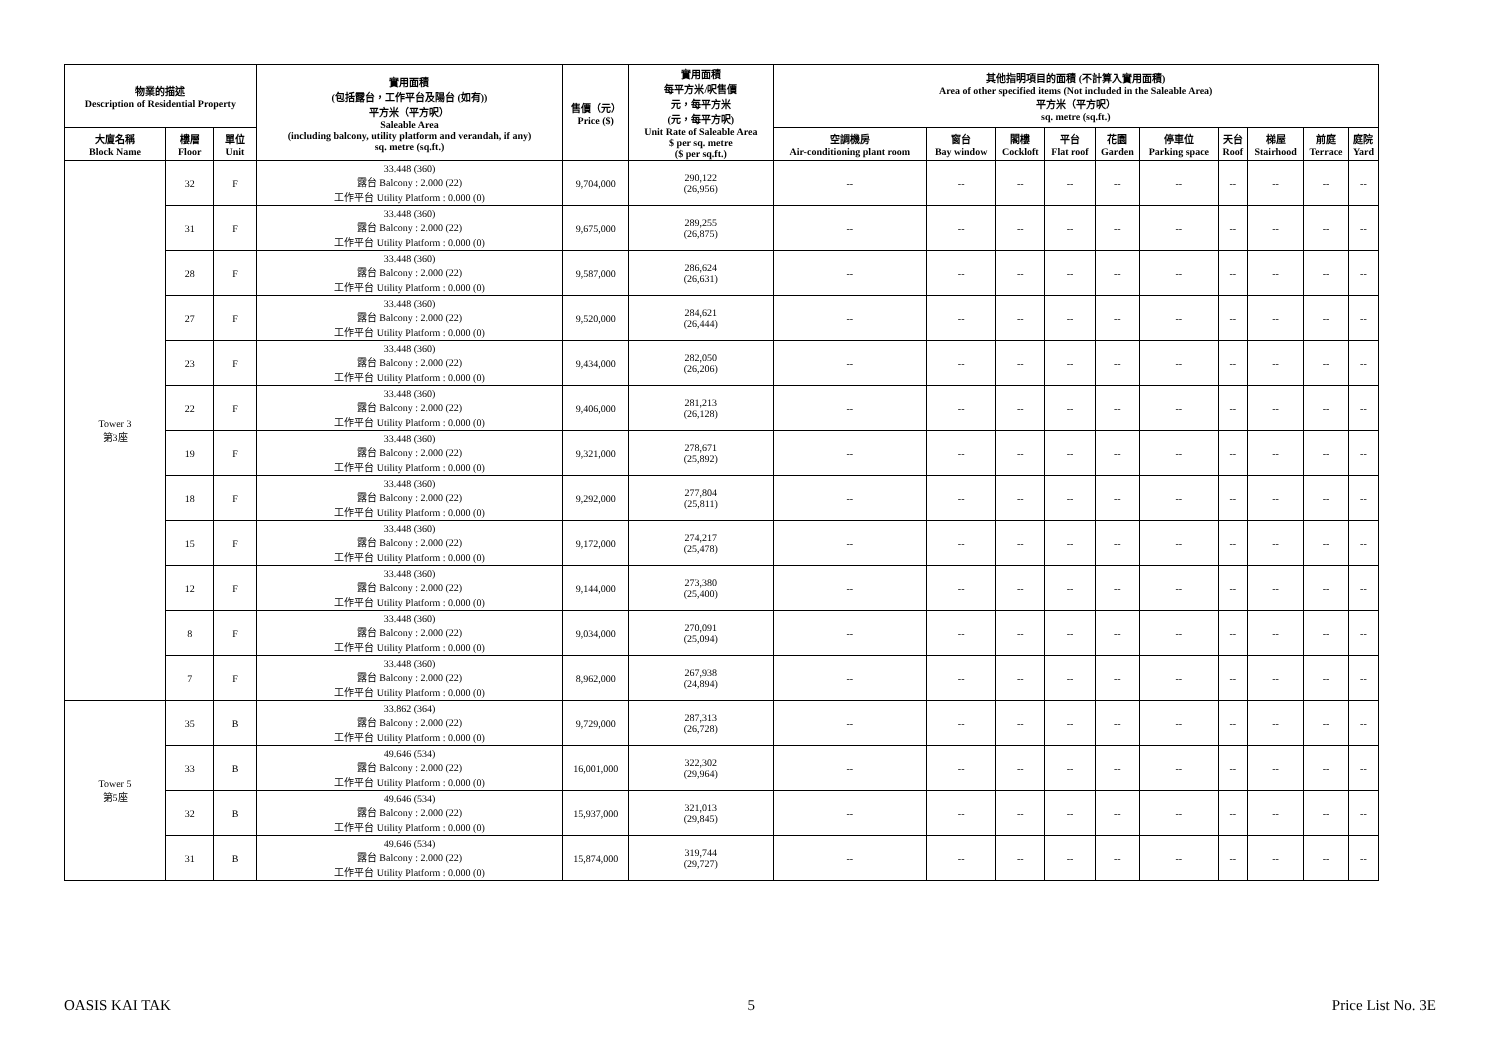| 物業的描述 Description of Residential Property | | | 實用面積 (包括露台，工作平台及陽台 (如有)) 平方米（平方呎） Saleable Area (including balcony, utility platform and verandah, if any) sq. metre (sq.ft.) | 售價（元） Price ($) | 實用面積 每平方米/呎售價 元，每平方米 (元，每平方呎) Unit Rate of Saleable Area $ per sq. metre ($ per sq.ft.) | 其他指明項目的面積 (不計算入實用面積) Area of other specified items (Not included in the Saleable Area) 平方米（平方呎） sq. metre (sq.ft.) | | | | | | | | | |
| --- | --- | --- | --- | --- | --- | --- | --- | --- | --- | --- | --- | --- | --- | --- | --- |
| 大廈名稱 Block Name | 樓層 Floor | 單位 Unit | | | | 空調機房 Air-conditioning plant room | 窗台 Bay window | 閣樓 Cockloft | 平台 Flat roof | 花園 Garden | 停車位 Parking space | 天台 Roof | 梯屋 Stairhood | 前庭 Terrace | 庭院 Yard |
| Tower 3 第3座 | 32 | F | 33.448 (360) 露台 Balcony : 2.000 (22) 工作平台 Utility Platform : 0.000 (0) | 9,704,000 | 290,122 (26,956) | -- | -- | -- | -- | -- | -- | -- | -- | -- | -- |
| | 31 | F | 33.448 (360) 露台 Balcony : 2.000 (22) 工作平台 Utility Platform : 0.000 (0) | 9,675,000 | 289,255 (26,875) | -- | -- | -- | -- | -- | -- | -- | -- | -- | -- |
| | 28 | F | 33.448 (360) 露台 Balcony : 2.000 (22) 工作平台 Utility Platform : 0.000 (0) | 9,587,000 | 286,624 (26,631) | -- | -- | -- | -- | -- | -- | -- | -- | -- | -- |
| | 27 | F | 33.448 (360) 露台 Balcony : 2.000 (22) 工作平台 Utility Platform : 0.000 (0) | 9,520,000 | 284,621 (26,444) | -- | -- | -- | -- | -- | -- | -- | -- | -- | -- |
| | 23 | F | 33.448 (360) 露台 Balcony : 2.000 (22) 工作平台 Utility Platform : 0.000 (0) | 9,434,000 | 282,050 (26,206) | -- | -- | -- | -- | -- | -- | -- | -- | -- | -- |
| | 22 | F | 33.448 (360) 露台 Balcony : 2.000 (22) 工作平台 Utility Platform : 0.000 (0) | 9,406,000 | 281,213 (26,128) | -- | -- | -- | -- | -- | -- | -- | -- | -- | -- |
| | 19 | F | 33.448 (360) 露台 Balcony : 2.000 (22) 工作平台 Utility Platform : 0.000 (0) | 9,321,000 | 278,671 (25,892) | -- | -- | -- | -- | -- | -- | -- | -- | -- | -- |
| | 18 | F | 33.448 (360) 露台 Balcony : 2.000 (22) 工作平台 Utility Platform : 0.000 (0) | 9,292,000 | 277,804 (25,811) | -- | -- | -- | -- | -- | -- | -- | -- | -- | -- |
| | 15 | F | 33.448 (360) 露台 Balcony : 2.000 (22) 工作平台 Utility Platform : 0.000 (0) | 9,172,000 | 274,217 (25,478) | -- | -- | -- | -- | -- | -- | -- | -- | -- | -- |
| | 12 | F | 33.448 (360) 露台 Balcony : 2.000 (22) 工作平台 Utility Platform : 0.000 (0) | 9,144,000 | 273,380 (25,400) | -- | -- | -- | -- | -- | -- | -- | -- | -- | -- |
| | 8 | F | 33.448 (360) 露台 Balcony : 2.000 (22) 工作平台 Utility Platform : 0.000 (0) | 9,034,000 | 270,091 (25,094) | -- | -- | -- | -- | -- | -- | -- | -- | -- | -- |
| | 7 | F | 33.448 (360) 露台 Balcony : 2.000 (22) 工作平台 Utility Platform : 0.000 (0) | 8,962,000 | 267,938 (24,894) | -- | -- | -- | -- | -- | -- | -- | -- | -- | -- |
| Tower 5 第5座 | 35 | B | 33.862 (364) 露台 Balcony : 2.000 (22) 工作平台 Utility Platform : 0.000 (0) | 9,729,000 | 287,313 (26,728) | -- | -- | -- | -- | -- | -- | -- | -- | -- | -- |
| | 33 | B | 49.646 (534) 露台 Balcony : 2.000 (22) 工作平台 Utility Platform : 0.000 (0) | 16,001,000 | 322,302 (29,964) | -- | -- | -- | -- | -- | -- | -- | -- | -- | -- |
| | 32 | B | 49.646 (534) 露台 Balcony : 2.000 (22) 工作平台 Utility Platform : 0.000 (0) | 15,937,000 | 321,013 (29,845) | -- | -- | -- | -- | -- | -- | -- | -- | -- | -- |
| | 31 | B | 49.646 (534) 露台 Balcony : 2.000 (22) 工作平台 Utility Platform : 0.000 (0) | 15,874,000 | 319,744 (29,727) | -- | -- | -- | -- | -- | -- | -- | -- | -- | -- |
OASIS KAI TAK 5 Price List No. 3E